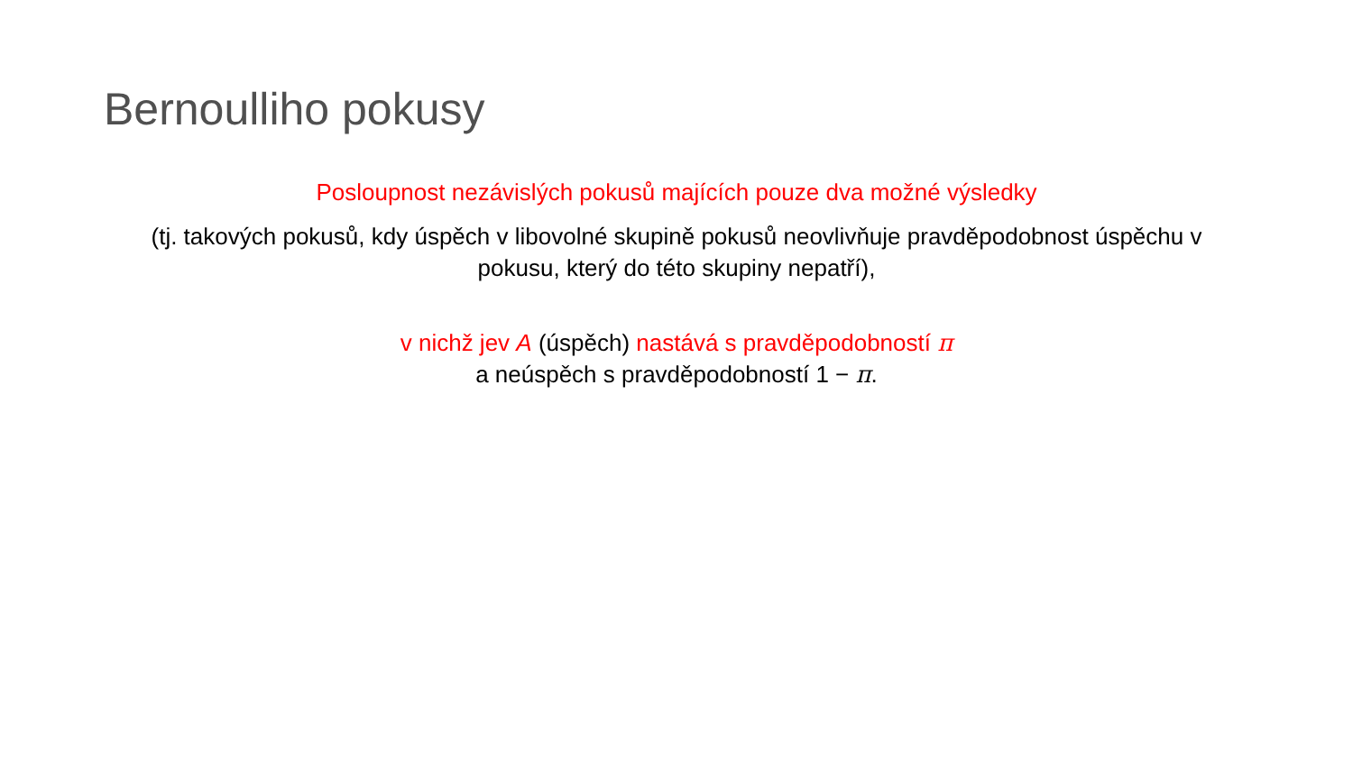Bernoulliho pokusy
Posloupnost nezávislých pokusů majících pouze dva možné výsledky
(tj. takových pokusů, kdy úspěch v libovolné skupině pokusů neovlivňuje pravděpodobnost úspěchu v pokusu, který do této skupiny nepatří),
v nichž jev A (úspěch) nastává s pravděpodobností π
a neúspěch s pravděpodobností 1 − π.